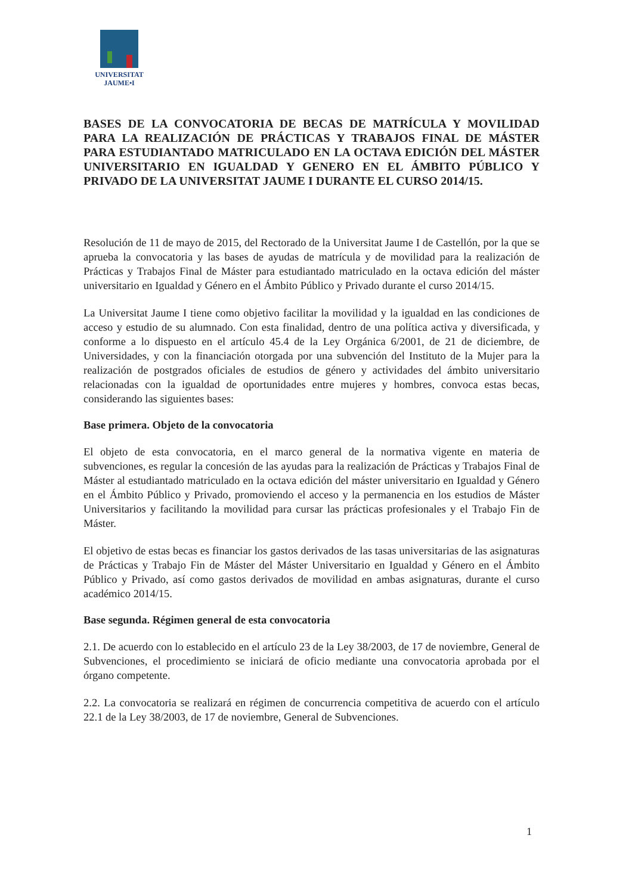UNIVERSITAT
JAUME•I
BASES DE LA CONVOCATORIA DE BECAS DE MATRÍCULA Y MOVILIDAD PARA LA REALIZACIÓN DE PRÁCTICAS Y TRABAJOS FINAL DE MÁSTER PARA ESTUDIANTADO MATRICULADO EN LA OCTAVA EDICIÓN DEL MÁSTER UNIVERSITARIO EN IGUALDAD Y GENERO EN EL ÁMBITO PÚBLICO Y PRIVADO DE LA UNIVERSITAT JAUME I DURANTE EL CURSO 2014/15.
Resolución de 11 de mayo de 2015, del Rectorado de la Universitat Jaume I de Castellón, por la que se aprueba la convocatoria y las bases de ayudas de matrícula y de movilidad para la realización de Prácticas y Trabajos Final de Máster para estudiantado matriculado en la octava edición del máster universitario en Igualdad y Género en el Ámbito Público y Privado durante el curso 2014/15.
La Universitat Jaume I tiene como objetivo facilitar la movilidad y la igualdad en las condiciones de acceso y estudio de su alumnado. Con esta finalidad, dentro de una política activa y diversificada, y conforme a lo dispuesto en el artículo 45.4 de la Ley Orgánica 6/2001, de 21 de diciembre, de Universidades, y con la financiación otorgada por una subvención del Instituto de la Mujer para la realización de postgrados oficiales de estudios de género y actividades del ámbito universitario relacionadas con la igualdad de oportunidades entre mujeres y hombres, convoca estas becas, considerando las siguientes bases:
Base primera. Objeto de la convocatoria
El objeto de esta convocatoria, en el marco general de la normativa vigente en materia de subvenciones, es regular la concesión de las ayudas para la realización de Prácticas y Trabajos Final de Máster al estudiantado matriculado en la octava edición del máster universitario en Igualdad y Género en el Ámbito Público y Privado, promoviendo el acceso y la permanencia en los estudios de Máster Universitarios y facilitando la movilidad para cursar las prácticas profesionales y el Trabajo Fin de Máster.
El objetivo de estas becas es financiar los gastos derivados de las tasas universitarias de las asignaturas de Prácticas y Trabajo Fin de Máster del Máster Universitario en Igualdad y Género en el Ámbito Público y Privado, así como gastos derivados de movilidad en ambas asignaturas, durante el curso académico 2014/15.
Base segunda. Régimen general de esta convocatoria
2.1. De acuerdo con lo establecido en el artículo 23 de la Ley 38/2003, de 17 de noviembre, General de Subvenciones, el procedimiento se iniciará de oficio mediante una convocatoria aprobada por el órgano competente.
2.2. La convocatoria se realizará en régimen de concurrencia competitiva de acuerdo con el artículo 22.1 de la Ley 38/2003, de 17 de noviembre, General de Subvenciones.
1